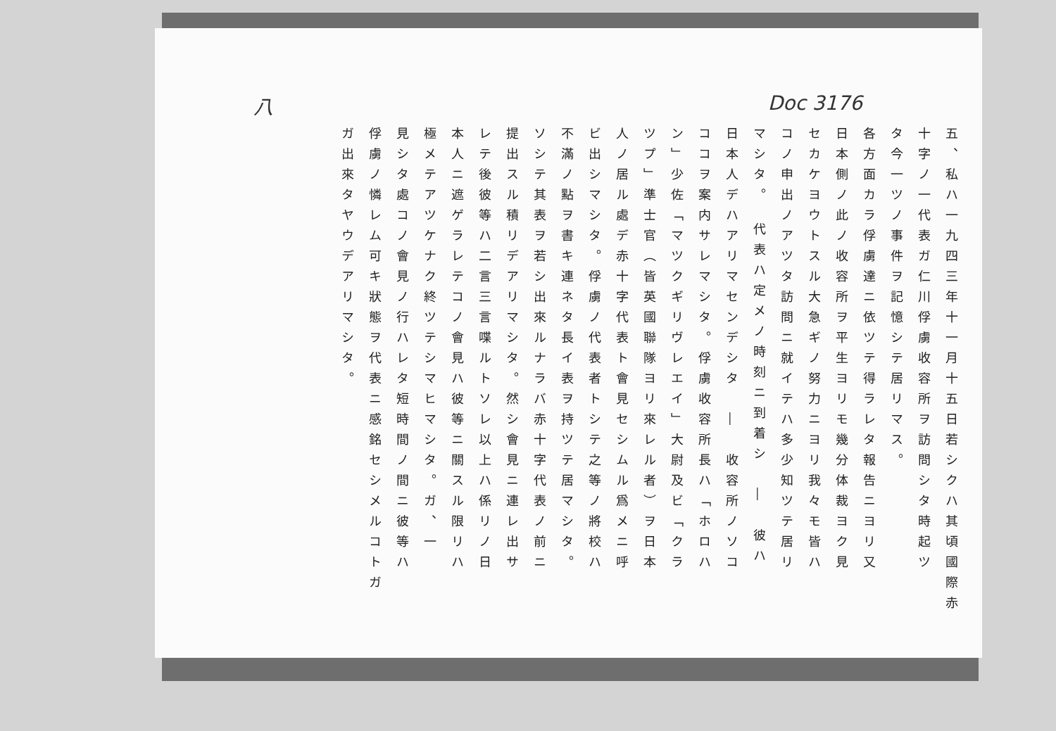八 Doc 3176
五、私ハ一九四三年十一月十五日若シクハ其頃國際赤
十字ノ一代表ガ仁川俘虜收容所ヲ訪問シタ時起ツ
タ今一ツノ事件ヲ記憶シテ居リマス。
各方面カラ俘虜達ニ依ツテ得ラレタ報告ニヨリ又
日本側ノ此ノ收容所ヲ平生ヨリモ幾分体裁ヨク見
セカケヨウトスル大急ギノ努力ニヨリ我々モ皆ハ
コノ申出ノアツタ訪問ニ就イテハ多少知ツテ居リ
マシタ。　代表ハ定メノ時刻ニ到着シ　―　彼ハ
日本人デハアリマセンデシタ　―　收容所ノソコ
ココヲ案内サレマシタ。俘虜收容所長ハ「ホロハ
ン」少佐「マツクギリヴレエイ」大尉及ビ「クラ
ツプ」準士官（皆英國聯隊ヨリ來レル者）ヲ日本
人ノ居ル處デ赤十字代表ト會見セシムル爲メニ呼
ビ出シマシタ。俘虜ノ代表者トシテ之等ノ將校ハ
不滿ノ點ヲ書キ連ネタ長イ表ヲ持ツテ居マシタ。
ソシテ其表ヲ若シ出來ルナラバ赤十字代表ノ前ニ
提出スル積リデアリマシタ。然シ會見ニ連レ出サ
レテ後彼等ハ二言三言喋ルトソレ以上ハ係リノ日
本人ニ遮ゲラレテコノ會見ハ彼等ニ關スル限リハ
極メテアツケナク終ツテシマヒマシタ。ガ、一
見シタ處コノ會見ノ行ハレタ短時間ノ間ニ彼等ハ
俘虜ノ憐レム可キ狀態ヲ代表ニ感銘セシメルコトガ
ガ出來タヤウデアリマシタ。